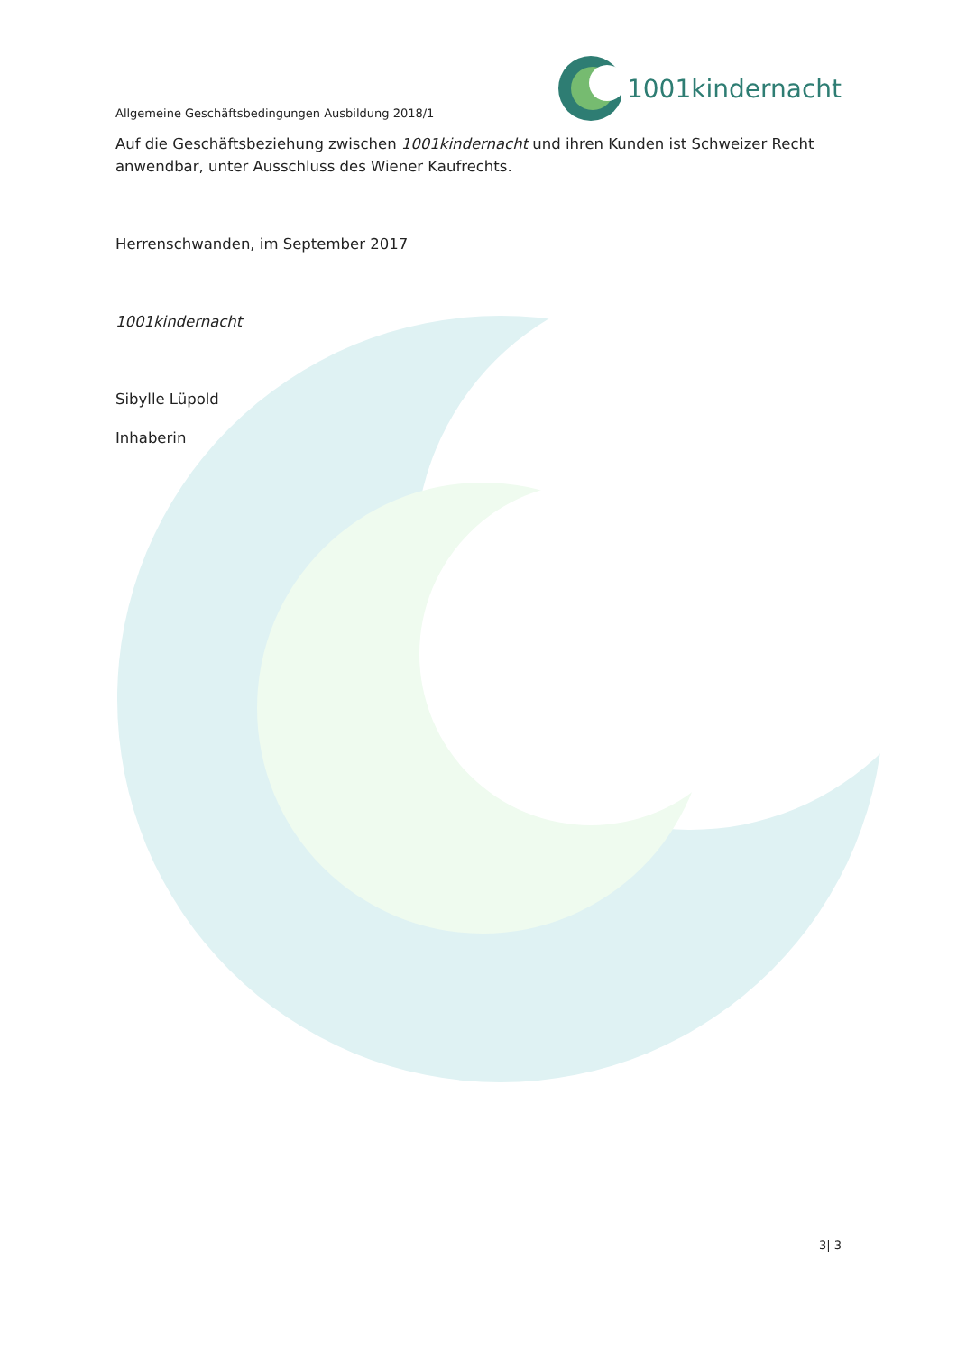1001kindernacht
Allgemeine Geschäftsbedingungen Ausbildung 2018/1
Auf die Geschäftsbeziehung zwischen 1001kindernacht und ihren Kunden ist Schweizer Recht anwendbar, unter Ausschluss des Wiener Kaufrechts.
Herrenschwanden, im September 2017
1001kindernacht
Sibylle Lüpold
Inhaberin
3| 3